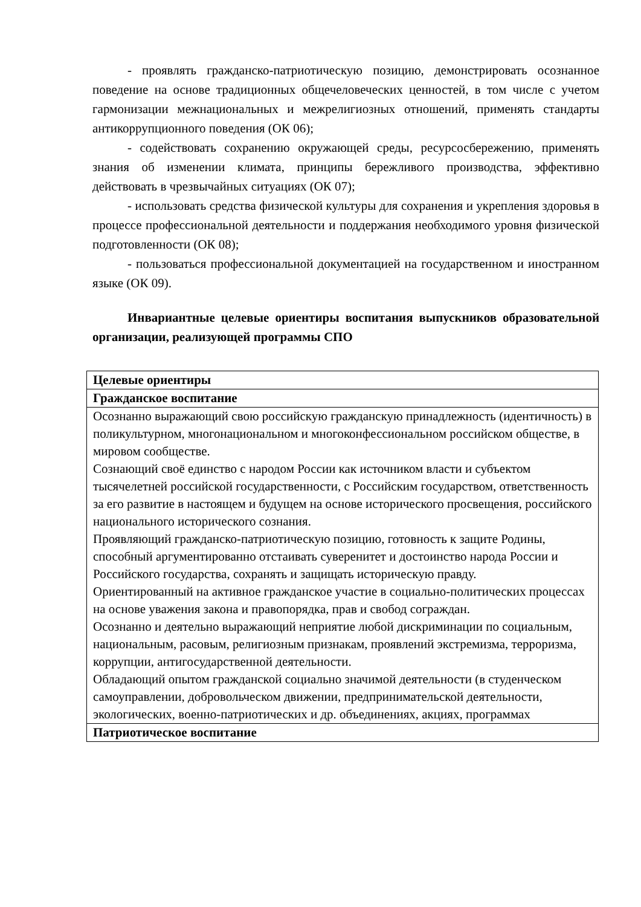- проявлять гражданско-патриотическую позицию, демонстрировать осознанное поведение на основе традиционных общечеловеческих ценностей, в том числе с учетом гармонизации межнациональных и межрелигиозных отношений, применять стандарты антикоррупционного поведения (ОК 06);
- содействовать сохранению окружающей среды, ресурсосбережению, применять знания об изменении климата, принципы бережливого производства, эффективно действовать в чрезвычайных ситуациях (ОК 07);
- использовать средства физической культуры для сохранения и укрепления здоровья в процессе профессиональной деятельности и поддержания необходимого уровня физической подготовленности (ОК 08);
- пользоваться профессиональной документацией на государственном и иностранном языке (ОК 09).
Инвариантные целевые ориентиры воспитания выпускников образовательной организации, реализующей программы СПО
| Целевые ориентиры |
| --- |
| Гражданское воспитание |
| Осознанно выражающий свою российскую гражданскую принадлежность (идентичность) в поликультурном, многонациональном и многоконфессиональном российском обществе, в мировом сообществе. Сознающий своё единство с народом России как источником власти и субъектом тысячелетней российской государственности, с Российским государством, ответственность за его развитие в настоящем и будущем на основе исторического просвещения, российского национального исторического сознания. Проявляющий гражданско-патриотическую позицию, готовность к защите Родины, способный аргументированно отстаивать суверенитет и достоинство народа России и Российского государства, сохранять и защищать историческую правду. Ориентированный на активное гражданское участие в социально-политических процессах на основе уважения закона и правопорядка, прав и свобод сограждан. Осознанно и деятельно выражающий неприятие любой дискриминации по социальным, национальным, расовым, религиозным признакам, проявлений экстремизма, терроризма, коррупции, антигосударственной деятельности. Обладающий опытом гражданской социально значимой деятельности (в студенческом самоуправлении, добровольческом движении, предпринимательской деятельности, экологических, военно-патриотических и др. объединениях, акциях, программах |
| Патриотическое воспитание |